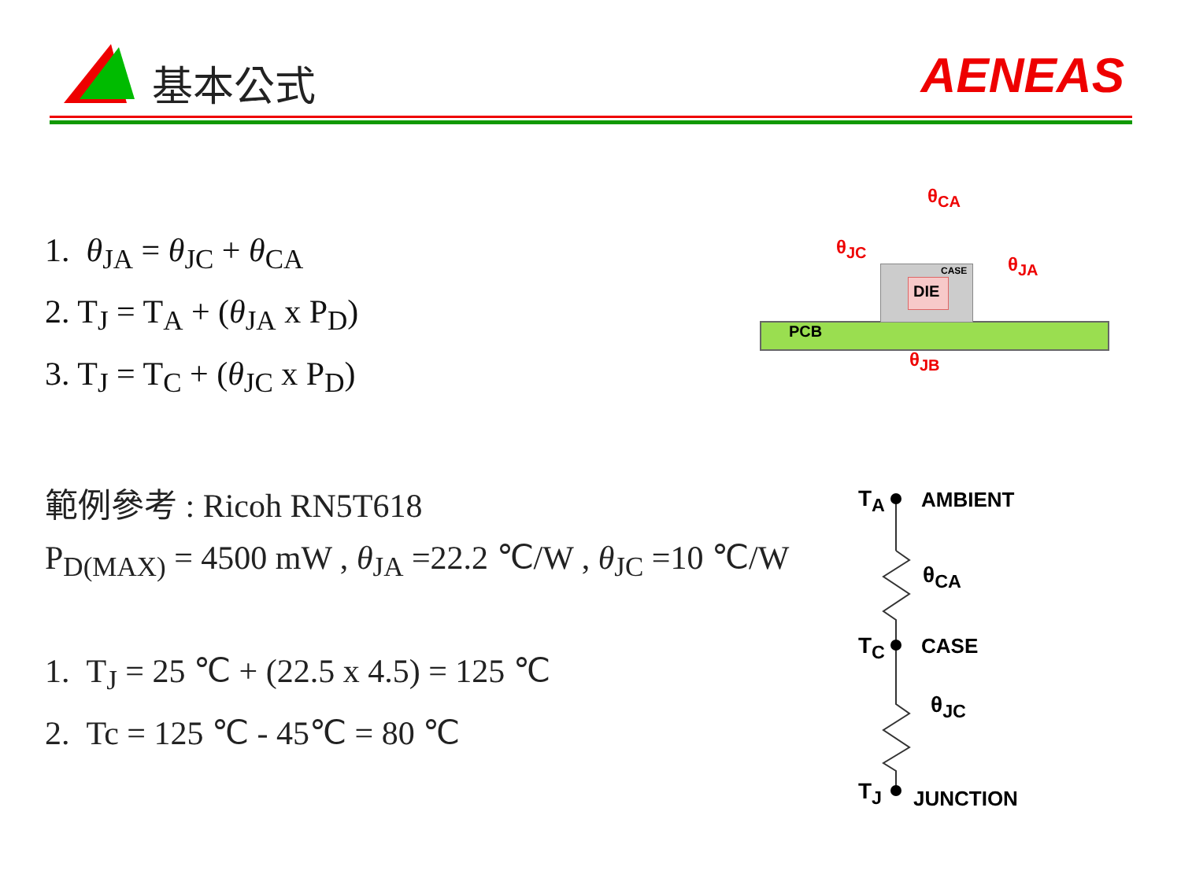基本公式 AENEAS
1. θ<sub>JA</sub> = θ<sub>JC</sub> + θ<sub>CA</sub>
2. T<sub>J</sub> = T<sub>A</sub> + (θ<sub>JA</sub> x P<sub>D</sub>)
3. T<sub>J</sub> = T<sub>C</sub> + (θ<sub>JC</sub> x P<sub>D</sub>)
範例參考 : Ricoh RN5T618
P<sub>D(MAX)</sub> = 4500 mW , θ<sub>JA</sub> =22.2 ℃/W , θ<sub>JC</sub> =10 ℃/W
1. T<sub>J</sub> = 25 ℃ + (22.5 x 4.5) = 125 ℃
2. Tc = 125 ℃ - 45℃ = 80 ℃
PCB
CASE
DIE
θ<sub>CA</sub>
θ<sub>JC</sub>
θ<sub>JA</sub>
θ<sub>JB</sub>
T<sub>A</sub> AMBIENT
θ<sub>CA</sub>
T<sub>C</sub> CASE
θ<sub>JC</sub>
T<sub>J</sub> JUNCTION